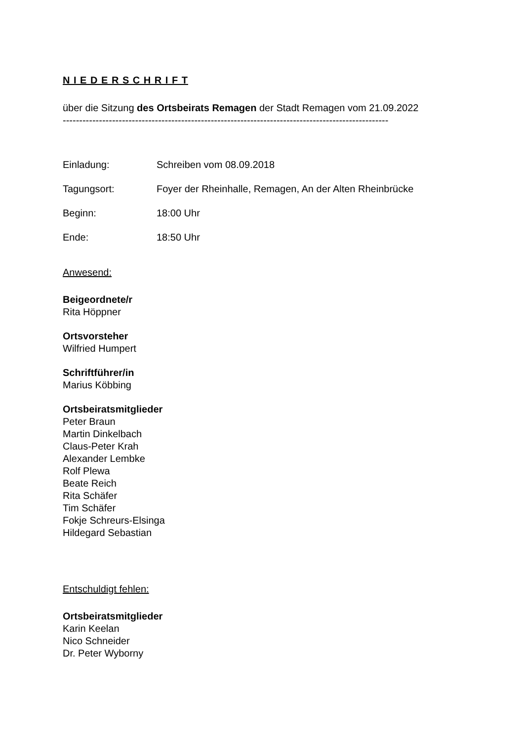N I E D E R S C H R I F T
über die Sitzung des Ortsbeirats Remagen der Stadt Remagen vom 21.09.2022
---------------------------------------------------------------------------------------------------
Einladung: Schreiben vom 08.09.2018
Tagungsort: Foyer der Rheinhalle, Remagen, An der Alten Rheinbrücke
Beginn: 18:00 Uhr
Ende: 18:50 Uhr
Anwesend:
Beigeordnete/r
Rita Höppner
Ortsvorsteher
Wilfried Humpert
Schriftführer/in
Marius Köbbing
Ortsbeiratsmitglieder
Peter Braun
Martin Dinkelbach
Claus-Peter Krah
Alexander Lembke
Rolf Plewa
Beate Reich
Rita Schäfer
Tim Schäfer
Fokje Schreurs-Elsinga
Hildegard Sebastian
Entschuldigt fehlen:
Ortsbeiratsmitglieder
Karin Keelan
Nico Schneider
Dr. Peter Wyborny